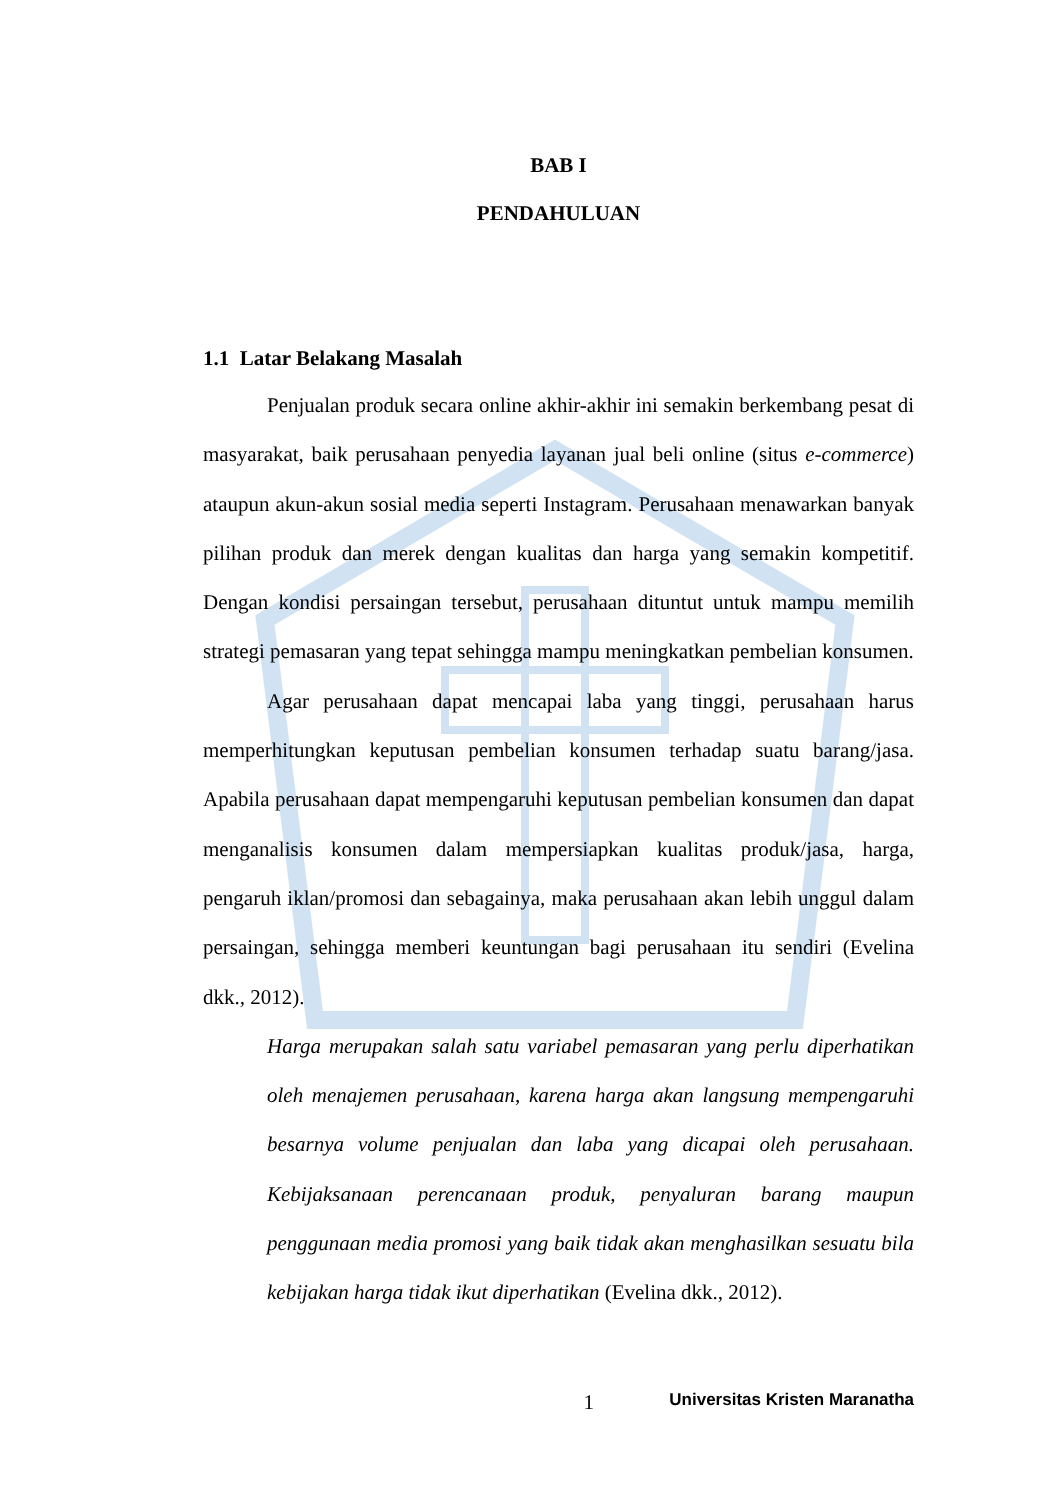BAB I
PENDAHULUAN
1.1 Latar Belakang Masalah
Penjualan produk secara online akhir-akhir ini semakin berkembang pesat di masyarakat, baik perusahaan penyedia layanan jual beli online (situs e-commerce) ataupun akun-akun sosial media seperti Instagram. Perusahaan menawarkan banyak pilihan produk dan merek dengan kualitas dan harga yang semakin kompetitif. Dengan kondisi persaingan tersebut, perusahaan dituntut untuk mampu memilih strategi pemasaran yang tepat sehingga mampu meningkatkan pembelian konsumen.
Agar perusahaan dapat mencapai laba yang tinggi, perusahaan harus memperhitungkan keputusan pembelian konsumen terhadap suatu barang/jasa. Apabila perusahaan dapat mempengaruhi keputusan pembelian konsumen dan dapat menganalisis konsumen dalam mempersiapkan kualitas produk/jasa, harga, pengaruh iklan/promosi dan sebagainya, maka perusahaan akan lebih unggul dalam persaingan, sehingga memberi keuntungan bagi perusahaan itu sendiri (Evelina dkk., 2012).
Harga merupakan salah satu variabel pemasaran yang perlu diperhatikan oleh menajemen perusahaan, karena harga akan langsung mempengaruhi besarnya volume penjualan dan laba yang dicapai oleh perusahaan. Kebijaksanaan perencanaan produk, penyaluran barang maupun penggunaan media promosi yang baik tidak akan menghasilkan sesuatu bila kebijakan harga tidak ikut diperhatikan (Evelina dkk., 2012).
1 Universitas Kristen Maranatha